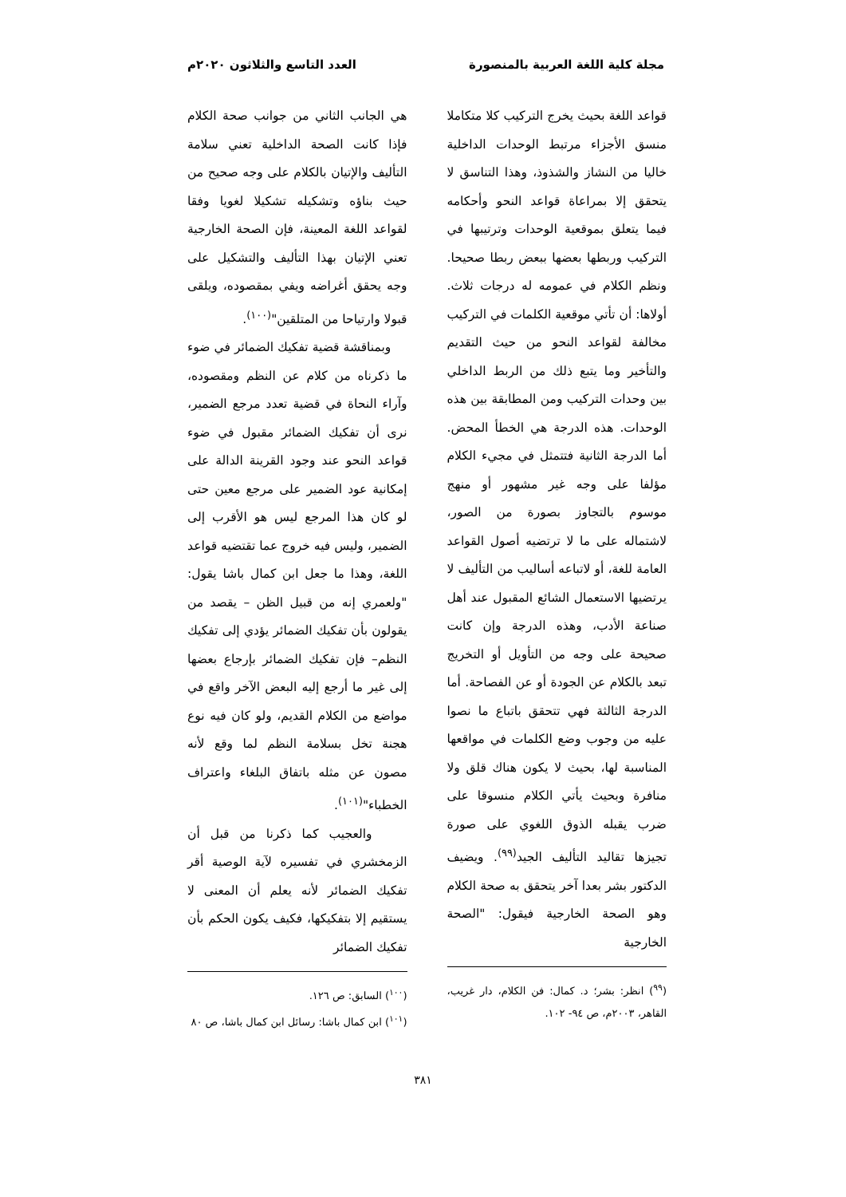مجلة كلية اللغة العربية بالمنصورة
العدد التاسع والثلاثون ٢٠٢٠م
قواعد اللغة بحيث يخرج التركيب كلا متكاملا منسق الأجزاء مرتبط الوحدات الداخلية خاليا من النشاز والشذوذ، وهذا التناسق لا يتحقق إلا بمراعاة قواعد النحو وأحكامه فيما يتعلق بموقعية الوحدات وترتيبها في التركيب وربطها بعضها ببعض ربطا صحيحا. ونظم الكلام في عمومه له درجات ثلاث. أولاها: أن تأتي موقعية الكلمات في التركيب مخالفة لقواعد النحو من حيث التقديم والتأخير وما يتبع ذلك من الربط الداخلي بين وحدات التركيب ومن المطابقة بين هذه الوحدات. هذه الدرجة هي الخطأ المحض. أما الدرجة الثانية فتتمثل في مجيء الكلام مؤلفا على وجه غير مشهور أو منهج موسوم بالتجاوز بصورة من الصور، لاشتماله على ما لا ترتضيه أصول القواعد العامة للغة، أو لاتباعه أساليب من التأليف لا يرتضيها الاستعمال الشائع المقبول عند أهل صناعة الأدب، وهذه الدرجة وإن كانت صحيحة على وجه من التأويل أو التخريج تبعد بالكلام عن الجودة أو عن الفصاحة. أما الدرجة الثالثة فهي تتحقق باتباع ما نصوا عليه من وجوب وضع الكلمات في مواقعها المناسبة لها، بحيث لا يكون هناك قلق ولا منافرة وبحيث يأتي الكلام منسوقا على ضرب يقبله الذوق اللغوي على صورة تجيزها تقاليد التأليف الجيد<sup>(٩٩)</sup>. ويضيف الدكتور بشر بعدا آخر يتحقق به صحة الكلام وهو الصحة الخارجية فيقول: "الصحة الخارجية
(<sup>٩٩</sup>) انظر: بشر؛ د. كمال: فن الكلام، دار غريب، القاهر، ٢٠٠٣م، ص ٩٤- ١٠٢.
هي الجانب الثاني من جوانب صحة الكلام فإذا كانت الصحة الداخلية تعني سلامة التأليف والإتيان بالكلام على وجه صحيح من حيث بناؤه وتشكيله تشكيلا لغويا وفقا لقواعد اللغة المعينة، فإن الصحة الخارجية تعني الإتيان بهذا التأليف والتشكيل على وجه يحقق أغراضه ويفي بمقصوده، ويلقى قبولا وارتياحا من المتلقين"<sup>(١٠٠)</sup>.
وبمناقشة قضية تفكيك الضمائر في ضوء ما ذكرناه من كلام عن النظم ومقصوده، وآراء النحاة في قضية تعدد مرجع الضمير، نرى أن تفكيك الضمائر مقبول في ضوء قواعد النحو عند وجود القرينة الدالة على إمكانية عود الضمير على مرجع معين حتى لو كان هذا المرجع ليس هو الأقرب إلى الضمير، وليس فيه خروج عما تقتضيه قواعد اللغة، وهذا ما جعل ابن كمال باشا يقول: "ولعمري إنه من قبيل الظن – يقصد من يقولون بأن تفكيك الضمائر يؤدي إلى تفكيك النظم– فإن تفكيك الضمائر بإرجاع بعضها إلى غير ما أرجع إليه البعض الآخر واقع في مواضع من الكلام القديم، ولو كان فيه نوع هجنة تخل بسلامة النظم لما وقع لأنه مصون عن مثله باتفاق البلغاء واعتراف الخطباء"<sup>(١٠١)</sup>.
والعجيب كما ذكرنا من قبل أن الزمخشري في تفسيره لآية الوصية أقر تفكيك الضمائر لأنه يعلم أن المعنى لا يستقيم إلا بتفكيكها، فكيف يكون الحكم بأن تفكيك الضمائر
(<sup>١٠٠</sup>) السابق: ص ١٢٦.
(<sup>١٠١</sup>) ابن كمال باشا: رسائل ابن كمال باشا، ص ٨٠
٣٨١